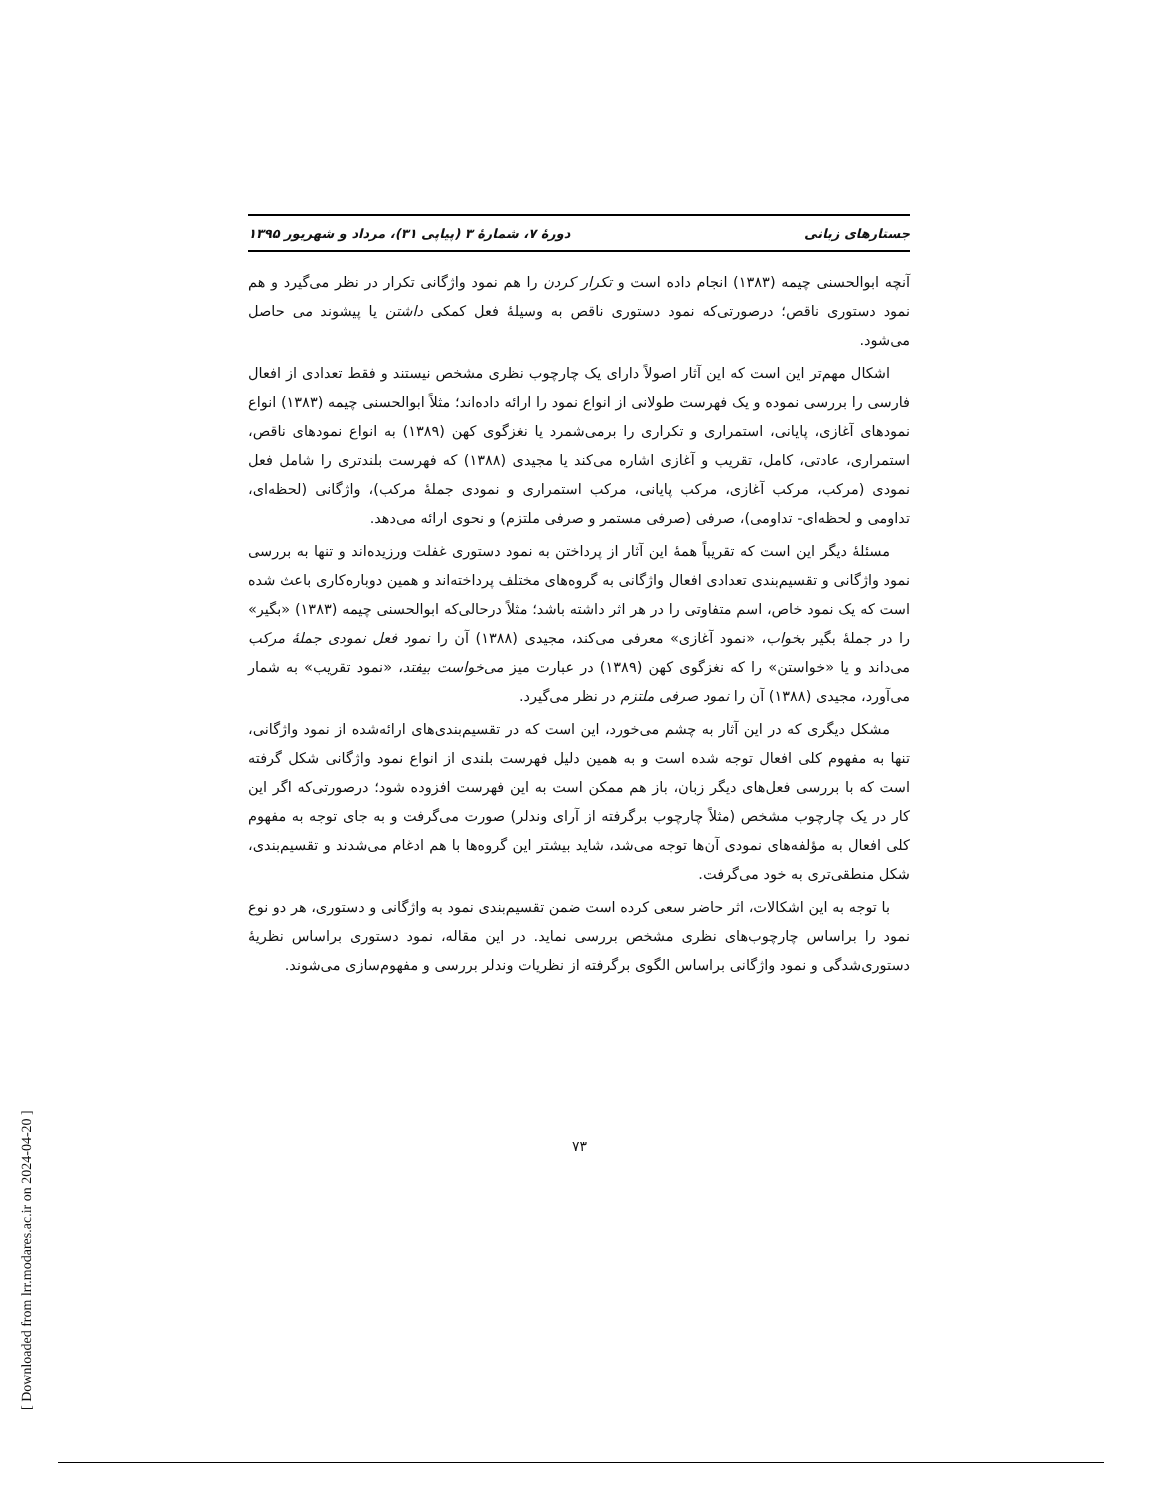جستارهای زبانی دورهٔ ۷، شمارهٔ ۳ (پیاپی ۳۱)، مرداد و شهریور ۱۳۹۵
آنچه ابوالحسنی چیمه (۱۳۸۳) انجام داده است و تکرار کردن را هم نمود واژگانی تکرار در نظر می‌گیرد و هم نمود دستوری ناقص؛ درصورتی‌که نمود دستوری ناقص به وسیلهٔ فعل کمکی داشتن یا پیشوند می حاصل می‌شود.
اشکال مهم‌تر این است که این آثار اصولاً دارای یک چارچوب نظری مشخص نیستند و فقط تعدادی از افعال فارسی را بررسی نموده و یک فهرست طولانی از انواع نمود را ارائه داده‌اند؛ مثلاً ابوالحسنی چیمه (۱۳۸۳) انواع نمودهای آغازی، پایانی، استمراری و تکراری را برمی‌شمرد یا نغزگوی کهن (۱۳۸۹) به انواع نمودهای ناقص، استمراری، عادتی، کامل، تقریب و آغازی اشاره می‌کند یا مجیدی (۱۳۸۸) که فهرست بلندتری را شامل فعل نمودی (مرکب، مرکب آغازی، مرکب پایانی، مرکب استمراری و نمودی جملهٔ مرکب)، واژگانی (لحظه‌ای، تداومی و لحظه‌ای- تداومی)، صرفی (صرفی مستمر و صرفی ملتزم) و نحوی ارائه می‌دهد.
مسئلهٔ دیگر این است که تقریباً همهٔ این آثار از پرداختن به نمود دستوری غفلت ورزیده‌اند و تنها به بررسی نمود واژگانی و تقسیم‌بندی تعدادی افعال واژگانی به گروه‌های مختلف پرداخته‌اند و همین دوباره‌کاری باعث شده است که یک نمود خاص، اسم متفاوتی را در هر اثر داشته باشد؛ مثلاً درحالی‌که ابوالحسنی چیمه (۱۳۸۳) «بگیر» را در جملهٔ بگیر بخواب، «نمود آغازی» معرفی می‌کند، مجیدی (۱۳۸۸) آن را نمود فعل نمودی جملهٔ مرکب می‌داند و یا «خواستن» را که نغزگوی کهن (۱۳۸۹) در عبارت میز می‌خواست بیفتد، «نمود تقریب» به شمار می‌آورد، مجیدی (۱۳۸۸) آن را نمود صرفی ملتزم در نظر می‌گیرد.
مشکل دیگری که در این آثار به چشم می‌خورد، این است که در تقسیم‌بندی‌های ارائه‌شده از نمود واژگانی، تنها به مفهوم کلی افعال توجه شده است و به همین دلیل فهرست بلندی از انواع نمود واژگانی شکل گرفته است که با بررسی فعل‌های دیگر زبان، باز هم ممکن است به این فهرست افزوده شود؛ درصورتی‌که اگر این کار در یک چارچوب مشخص (مثلاً چارچوب برگرفته از آرای وندلر) صورت می‌گرفت و به جای توجه به مفهوم کلی افعال به مؤلفه‌های نمودی آن‌ها توجه می‌شد، شاید بیشتر این گروه‌ها با هم ادغام می‌شدند و تقسیم‌بندی، شکل منطقی‌تری به خود می‌گرفت.
با توجه به این اشکالات، اثر حاضر سعی کرده است ضمن تقسیم‌بندی نمود به واژگانی و دستوری، هر دو نوع نمود را براساس چارچوب‌های نظری مشخص بررسی نماید. در این مقاله، نمود دستوری براساس نظریهٔ دستوری‌شدگی و نمود واژگانی براساس الگوی برگرفته از نظریات وندلر بررسی و مفهوم‌سازی می‌شوند.
۷۳
[ Downloaded from lrr.modares.ac.ir on 2024-04-20 ]